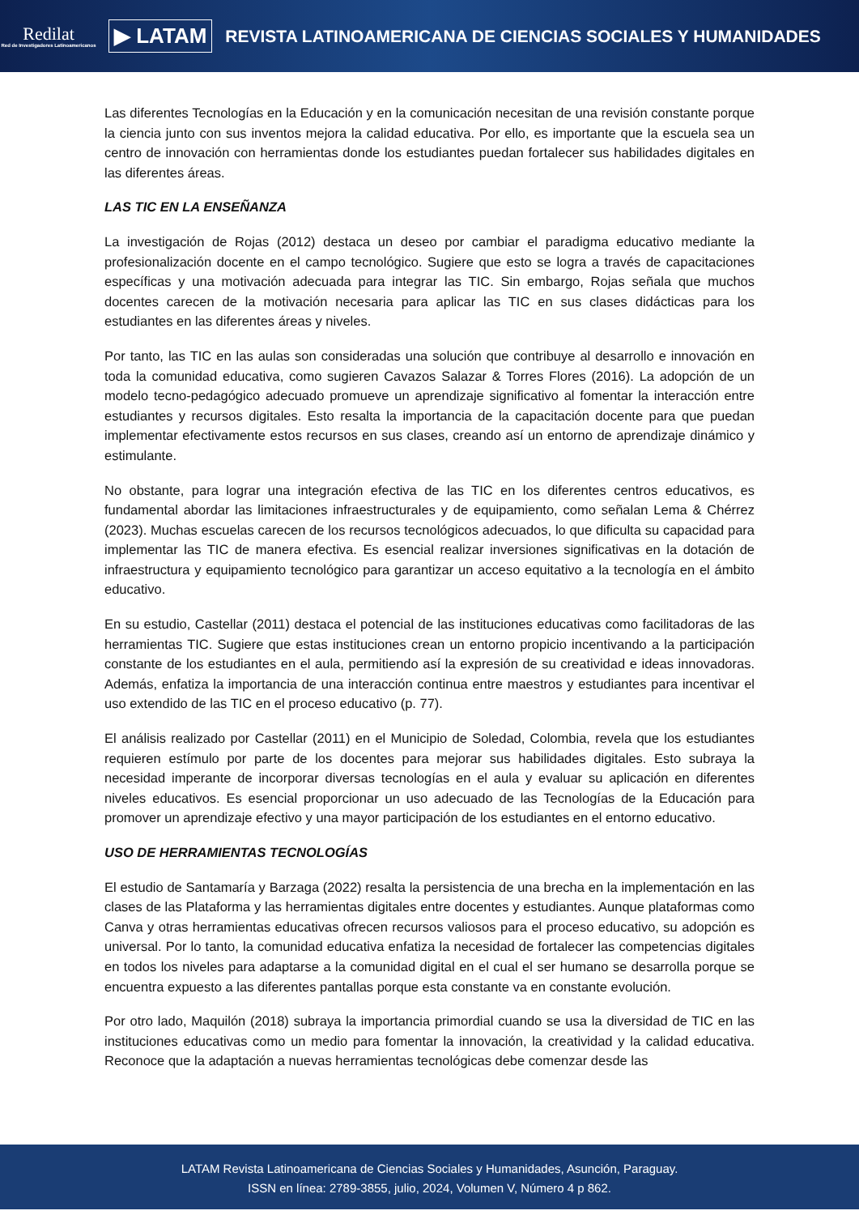Redilat
Red de Investigadores Latinoamericanos
▶ LATAM
REVISTA LATINOAMERICANA DE CIENCIAS SOCIALES Y HUMANIDADES
Las diferentes Tecnologías en la Educación y en la comunicación necesitan de una revisión constante porque la ciencia junto con sus inventos mejora la calidad educativa. Por ello, es importante que la escuela sea un centro de innovación con herramientas donde los estudiantes puedan fortalecer sus habilidades digitales en las diferentes áreas.
LAS TIC EN LA ENSEÑANZA
La investigación de Rojas (2012) destaca un deseo por cambiar el paradigma educativo mediante la profesionalización docente en el campo tecnológico. Sugiere que esto se logra a través de capacitaciones específicas y una motivación adecuada para integrar las TIC. Sin embargo, Rojas señala que muchos docentes carecen de la motivación necesaria para aplicar las TIC en sus clases didácticas para los estudiantes en las diferentes áreas y niveles.
Por tanto, las TIC en las aulas son consideradas una solución que contribuye al desarrollo e innovación en toda la comunidad educativa, como sugieren Cavazos Salazar & Torres Flores (2016). La adopción de un modelo tecno-pedagógico adecuado promueve un aprendizaje significativo al fomentar la interacción entre estudiantes y recursos digitales. Esto resalta la importancia de la capacitación docente para que puedan implementar efectivamente estos recursos en sus clases, creando así un entorno de aprendizaje dinámico y estimulante.
No obstante, para lograr una integración efectiva de las TIC en los diferentes centros educativos, es fundamental abordar las limitaciones infraestructurales y de equipamiento, como señalan Lema & Chérrez (2023). Muchas escuelas carecen de los recursos tecnológicos adecuados, lo que dificulta su capacidad para implementar las TIC de manera efectiva. Es esencial realizar inversiones significativas en la dotación de infraestructura y equipamiento tecnológico para garantizar un acceso equitativo a la tecnología en el ámbito educativo.
En su estudio, Castellar (2011) destaca el potencial de las instituciones educativas como facilitadoras de las herramientas TIC. Sugiere que estas instituciones crean un entorno propicio incentivando a la participación constante de los estudiantes en el aula, permitiendo así la expresión de su creatividad e ideas innovadoras. Además, enfatiza la importancia de una interacción continua entre maestros y estudiantes para incentivar el uso extendido de las TIC en el proceso educativo (p. 77).
El análisis realizado por Castellar (2011) en el Municipio de Soledad, Colombia, revela que los estudiantes requieren estímulo por parte de los docentes para mejorar sus habilidades digitales. Esto subraya la necesidad imperante de incorporar diversas tecnologías en el aula y evaluar su aplicación en diferentes niveles educativos. Es esencial proporcionar un uso adecuado de las Tecnologías de la Educación para promover un aprendizaje efectivo y una mayor participación de los estudiantes en el entorno educativo.
USO DE HERRAMIENTAS TECNOLOGÍAS
El estudio de Santamaría y Barzaga (2022) resalta la persistencia de una brecha en la implementación en las clases de las Plataforma y las herramientas digitales entre docentes y estudiantes. Aunque plataformas como Canva y otras herramientas educativas ofrecen recursos valiosos para el proceso educativo, su adopción es universal. Por lo tanto, la comunidad educativa enfatiza la necesidad de fortalecer las competencias digitales en todos los niveles para adaptarse a la comunidad digital en el cual el ser humano se desarrolla porque se encuentra expuesto a las diferentes pantallas porque esta constante va en constante evolución.
Por otro lado, Maquilón (2018) subraya la importancia primordial cuando se usa la diversidad de TIC en las instituciones educativas como un medio para fomentar la innovación, la creatividad y la calidad educativa. Reconoce que la adaptación a nuevas herramientas tecnológicas debe comenzar desde las
LATAM Revista Latinoamericana de Ciencias Sociales y Humanidades, Asunción, Paraguay.
ISSN en línea: 2789-3855, julio, 2024, Volumen V, Número 4 p 862.